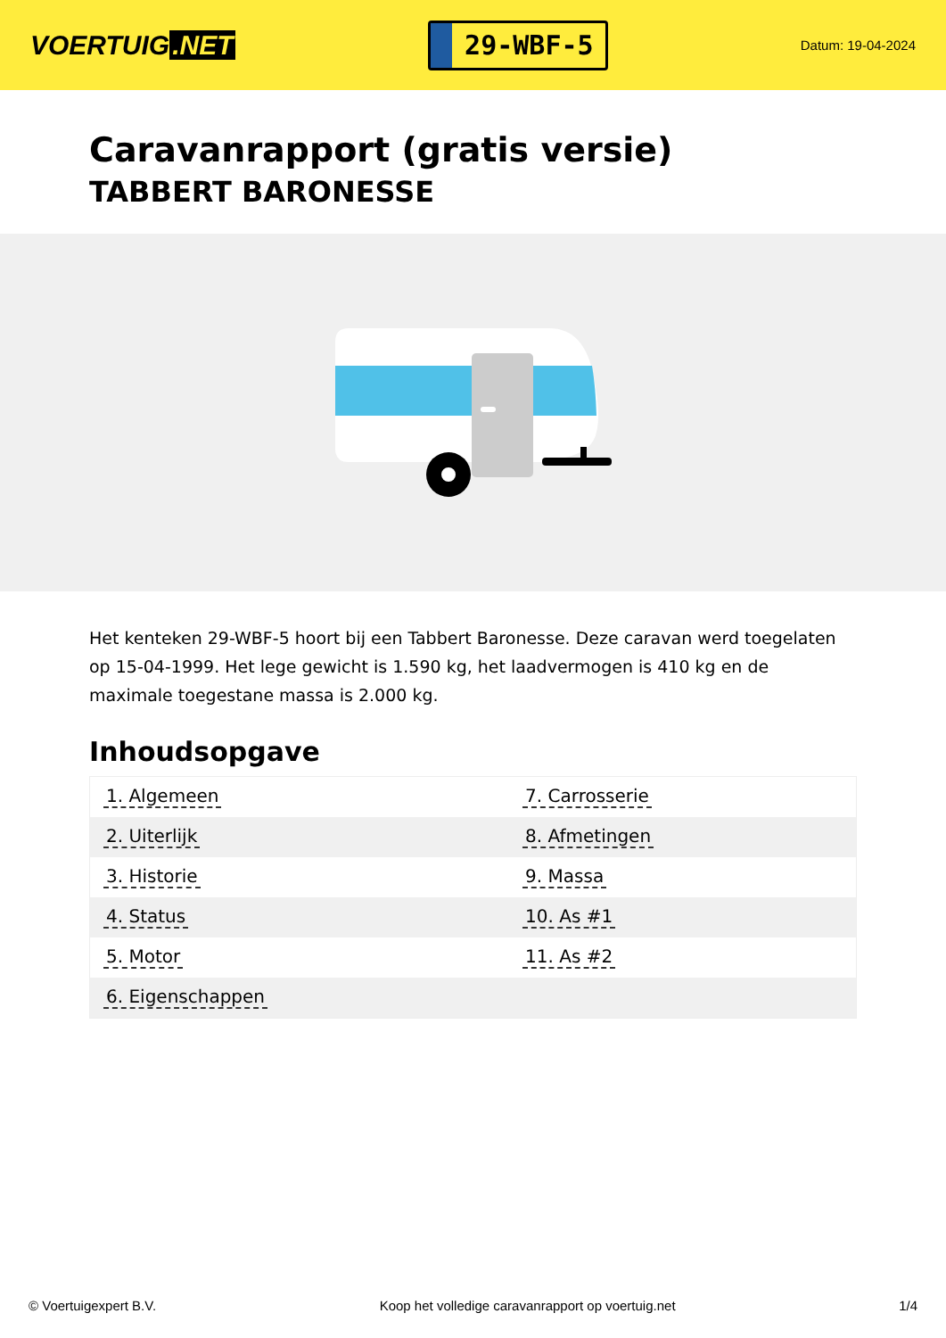VOERTUIG.NET
29-WBF-5
Datum: 19-04-2024
Caravanrapport (gratis versie)
TABBERT BARONESSE
Het kenteken 29-WBF-5 hoort bij een Tabbert Baronesse. Deze caravan werd toegelaten op 15-04-1999. Het lege gewicht is 1.590 kg, het laadvermogen is 410 kg en de maximale toegestane massa is 2.000 kg.
Inhoudsopgave
| 1. Algemeen | 7. Carrosserie |
| 2. Uiterlijk | 8. Afmetingen |
| 3. Historie | 9. Massa |
| 4. Status | 10. As #1 |
| 5. Motor | 11. As #2 |
| 6. Eigenschappen | |
© Voertuigexpert B.V. Koop het volledige caravanrapport op voertuig.net
1/4